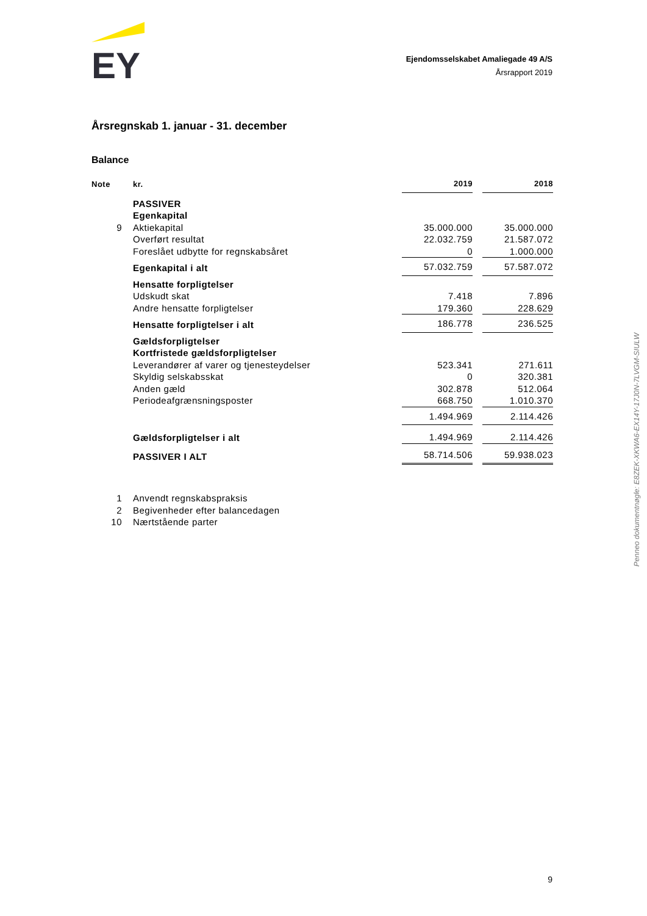EY
Ejendomsselskabet Amaliegade 49 A/S
Årsrapport 2019
Årsregnskab 1. januar - 31. december
Balance
| Note | kr. | 2019 | | 2018 |
| --- | --- | --- | --- | --- |
| | PASSIVER | | | |
| | Egenkapital | | | |
| 9 | Aktiekapital | 35.000.000 | | 35.000.000 |
| | Overført resultat | 22.032.759 | | 21.587.072 |
| | Foreslået udbytte for regnskabsåret | 0 | | 1.000.000 |
| | Egenkapital i alt | 57.032.759 | | 57.587.072 |
| | Hensatte forpligtelser | | | |
| | Udskudt skat | 7.418 | | 7.896 |
| | Andre hensatte forpligtelser | 179.360 | | 228.629 |
| | Hensatte forpligtelser i alt | 186.778 | | 236.525 |
| | Gældsforpligtelser | | | |
| | Kortfristede gældsforpligtelser | | | |
| | Leverandører af varer og tjenesteydelser | 523.341 | | 271.611 |
| | Skyldig selskabsskat | 0 | | 320.381 |
| | Anden gæld | 302.878 | | 512.064 |
| | Periodeafgrænsningsposter | 668.750 | | 1.010.370 |
| | | 1.494.969 | | 2.114.426 |
| | Gældsforpligtelser i alt | 1.494.969 | | 2.114.426 |
| | PASSIVER I ALT | 58.714.506 | | 59.938.023 |
| 1 | Anvendt regnskabspraksis | | | |
| 2 | Begivenheder efter balancedagen | | | |
| 10 | Nærtstående parter | | | |
Penneo dokumentnøgle: E8ZEK-XKWA6-EX14Y-17J0N-7LVGM-SIULW
9